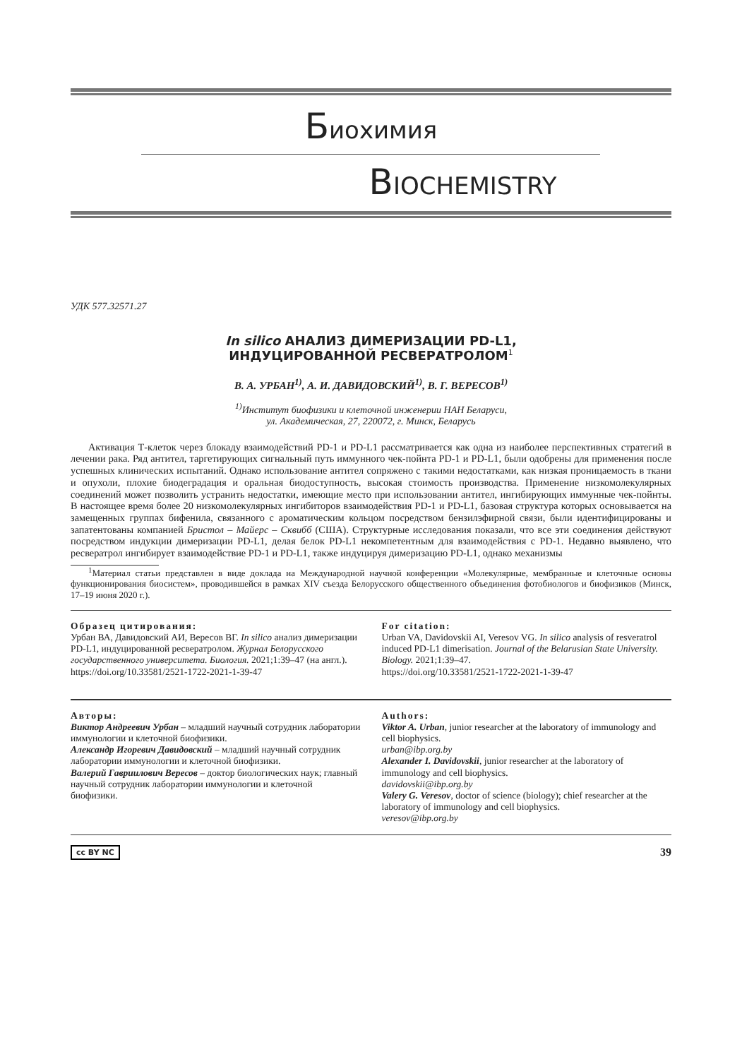Биохимия
BIOCHEMISTRY
УДК 577.32571.27
In silico АНАЛИЗ ДИМЕРИЗАЦИИ PD-L1,
ИНДУЦИРОВАННОЙ РЕСВЕРАТРОЛОМ<sup>1</sup>
В. А. УРБАН<sup>1)</sup>, А. И. ДАВИДОВСКИЙ<sup>1)</sup>, В. Г. ВЕРЕСОВ<sup>1)</sup>
<sup>1)</sup> Институт биофизики и клеточной инженерии НАН Беларуси,
ул. Академическая, 27, 220072, г. Минск, Беларусь
Активация Т-клеток через блокаду взаимодействий PD-1 и PD-L1 рассматривается как одна из наиболее перспективных стратегий в лечении рака. Ряд антител, таргетирующих сигнальный путь иммунного чек-пойнта PD-1 и PD-L1, были одобрены для применения после успешных клинических испытаний. Однако использование антител сопряжено с такими недостатками, как низкая проницаемость в ткани и опухоли, плохие биодеградация и оральная биодоступность, высокая стоимость производства. Применение низкомолекулярных соединений может позволить устранить недостатки, имеющие место при использовании антител, ингибирующих иммунные чек-пойнты. В настоящее время более 20 низкомолекулярных ингибиторов взаимодействия PD-1 и PD-L1, базовая структура которых основывается на замещенных группах бифенила, связанного с ароматическим кольцом посредством бензилэфирной связи, были идентифицированы и запатентованы компанией Бристол – Майерс – Сквибб (США). Структурные исследования показали, что все эти соединения действуют посредством индукции димеризации PD-L1, делая белок PD-L1 некомпетентным для взаимодействия с PD-1. Недавно выявлено, что ресвератрол ингибирует взаимодействие PD-1 и PD-L1, также индуцируя димеризацию PD-L1, однако механизмы
<sup>1</sup> Материал статьи представлен в виде доклада на Международной научной конференции «Молекулярные, мембранные и клеточные основы функционирования биосистем», проводившейся в рамках XIV съезда Белорусского общественного объединения фотобиологов и биофизиков (Минск, 17–19 июня 2020 г.).
Образец цитирования:
Урбан ВА, Давидовский АИ, Вересов ВГ. In silico анализ димеризации PD-L1, индуцированной ресвератролом. Журнал Белорусского государственного университета. Биология. 2021;1:39–47 (на англ.).
https://doi.org/10.33581/2521-1722-2021-1-39-47
For citation:
Urban VA, Davidovskii AI, Veresov VG. In silico analysis of resveratrol induced PD-L1 dimerisation. Journal of the Belarusian State University. Biology. 2021;1:39–47.
https://doi.org/10.33581/2521-1722-2021-1-39-47
Авторы:
Виктор Андреевич Урбан – младший научный сотрудник лаборатории иммунологии и клеточной биофизики.
Александр Игоревич Давидовский – младший научный сотрудник лаборатории иммунологии и клеточной биофизики.
Валерий Гавриилович Вересов – доктор биологических наук; главный научный сотрудник лаборатории иммунологии и клеточной биофизики.
Authors:
Viktor A. Urban, junior researcher at the laboratory of immunology and cell biophysics.
urban@ibp.org.by
Alexander I. Davidovskii, junior researcher at the laboratory of immunology and cell biophysics.
davidovskii@ibp.org.by
Valery G. Veresov, doctor of science (biology); chief researcher at the laboratory of immunology and cell biophysics.
veresov@ibp.org.by
cc BY NC 39